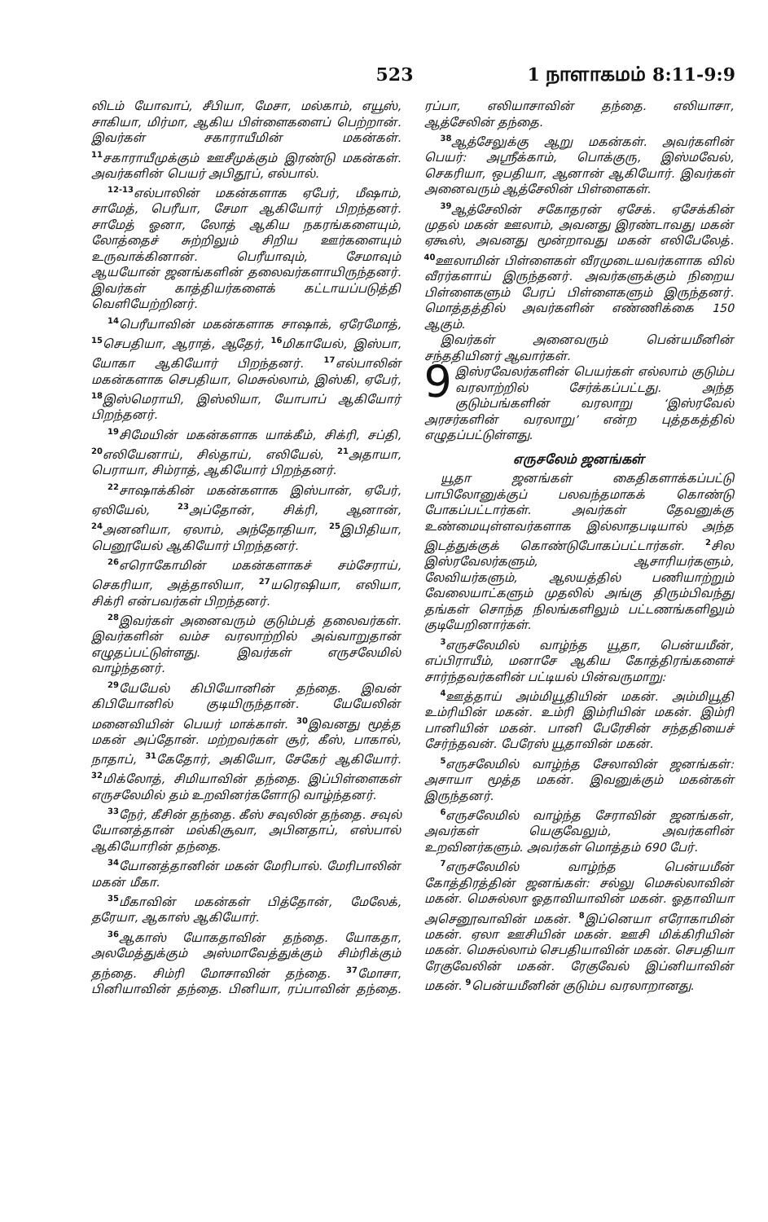523 1 நாளாகமம் 8:11-9:9
லிடம் யோவாப், சீபியா, மேசா, மல்காம், எயூஸ், சாகியா, மிர்மா, ஆகிய பிள்ளைகளைப் பெற்றான். இவர்கள் சகாராயீமின் மகன்கள். <sup>11</sup>சகாராயீமுக்கும் ஊசீமுக்கும் இரண்டு மகன்கள். அவர்களின் பெயர் அபிதூப், எல்பால்.
<sup>12-13</sup>எல்பாலின் மகன்களாக ஏபேர், மீஷாம், சாமேத், பெரீயா, சேமா ஆகியோர் பிறந்தனர். சாமேத் ஓனா, லோத் ஆகிய நகரங்களையும், லோத்தைச் சுற்றிலும் சிறிய ஊர்களையும் உருவாக்கினான். பெரீயாவும், சேமாவும் ஆயயோன் ஜனங்களின் தலைவர்களாயிருந்தனர். இவர்கள் காத்தியர்களைக் கட்டாயப்படுத்தி வெளியேற்றினர்.
<sup>14</sup> பெரீயாவின் மகன்களாக சாஷாக், ஏரேமோத், <sup>15</sup>செபதியா, ஆராத், ஆதேர், <sup>16</sup>மிகாயேல், இஸ்பா, யோகா ஆகியோர் பிறந்தனர். <sup>17</sup>எல்பாலின் மகன்களாக செபதியா, மெசுல்லாம், இஸ்கி, ஏபேர், <sup>18</sup>இஸ்மெராயி, இஸ்லியா, யோபாப் ஆகியோர் பிறந்தனர்.
<sup>19</sup> சிமேயின் மகன்களாக யாக்கீம், சிக்ரி, சப்தி, <sup>20</sup>எலியேனாய், சில்தாய், எலியேல், <sup>21</sup>அதாயா, பெராயா, சிம்ராத், ஆகியோர் பிறந்தனர்.
<sup>22</sup> சாஷாக்கின் மகன்களாக இஸ்பான், ஏபேர், ஏலியேல், <sup>23</sup>அப்தோன், சிக்ரி, ஆனான், <sup>24</sup>அனனியா, ஏலாம், அந்தோதியா, <sup>25</sup>இபிதியா, பெனூயேல் ஆகியோர் பிறந்தனர்.
<sup>26</sup> எரொகோமின் மகன்களாகச் சம்சேராய், செகரியா, அத்தாலியா, <sup>27</sup>யரெஷியா, எலியா, சிக்ரி என்பவர்கள் பிறந்தனர்.
<sup>28</sup> இவர்கள் அனைவரும் குடும்பத் தலைவர்கள். இவர்களின் வம்ச வரலாற்றில் அவ்வாறுதான் எழுதப்பட்டுள்ளது. இவர்கள் எருசலேமில் வாழ்ந்தனர்.
<sup>29</sup> யேயேல் கிபியோனின் தந்தை. இவன் கிபியோனில் குடியிருந்தான். யேயேலின் மனைவியின் பெயர் மாக்காள். <sup>30</sup>இவனது மூத்த மகன் அப்தோன். மற்றவர்கள் சூர், கீஸ், பாகால், நாதாப், <sup>31</sup>கேதோர், அகியோ, சேகேர் ஆகியோர். <sup>32</sup>மிக்லோத், சிமியாவின் தந்தை. இப்பிள்ளைகள் எருசலேமில் தம் உறவினர்களோடு வாழ்ந்தனர்.
<sup>33</sup> நேர், கீசின் தந்தை. கீஸ் சவுலின் தந்தை. சவுல் யோனத்தான் மல்கிசூவா, அபினதாப், எஸ்பால் ஆகியோரின் தந்தை.
<sup>34</sup> யோனத்தானின் மகன் மேரிபால். மேரிபாலின் மகன் மீகா.
<sup>35</sup> மீகாவின் மகன்கள் பித்தோன், மேலேக், தரேயா, ஆகாஸ் ஆகியோர்.
<sup>36</sup> ஆகாஸ் யோகதாவின் தந்தை. யோகதா, அலமேத்துக்கும் அஸ்மாவேத்துக்கும் சிம்ரிக்கும் தந்தை. சிம்ரி மோசாவின் தந்தை. <sup>37</sup>மோசா, பினியாவின் தந்தை. பினியா, ரப்பாவின் தந்தை. ரப்பா, எலியாசாவின் தந்தை. எலியாசா, ஆத்சேலின் தந்தை.
<sup>38</sup> ஆத்சேலுக்கு ஆறு மகன்கள். அவர்களின் பெயர்: அஸ்ரீக்காம், பொக்குரு, இஸ்மவேல், செகரியா, ஒபதியா, ஆனான் ஆகியோர். இவர்கள் அனைவரும் ஆத்சேலின் பிள்ளைகள்.
<sup>39</sup> ஆத்சேலின் சகோதரன் ஏசேக். ஏசேக்கின் முதல் மகன் ஊலாம், அவனது இரண்டாவது மகன் ஏகூஸ், அவனது மூன்றாவது மகன் எலிபேலேத். <sup>40</sup>ஊலாமின் பிள்ளைகள் வீரமுடையவர்களாக வில் வீரர்களாய் இருந்தனர். அவர்களுக்கும் நிறைய பிள்ளைகளும் பேரப் பிள்ளைகளும் இருந்தனர். மொத்தத்தில் அவர்களின் எண்ணிக்கை 150 ஆகும்.
இவர்கள் அனைவரும் பென்யமீனின் சந்ததியினர் ஆவார்கள்.
9 இஸ்ரவேலர்களின் பெயர்கள் எல்லாம் குடும்ப வரலாற்றில் சேர்க்கப்பட்டது. அந்த குடும்பங்களின் வரலாறு ‘இஸ்ரவேல் அரசர்களின் வரலாறு’ என்ற புத்தகத்தில் எழுதப்பட்டுள்ளது.
எருசலேம் ஜனங்கள்
யூதா ஜனங்கள் கைதிகளாக்கப்பட்டு பாபிலோனுக்குப் பலவந்தமாகக் கொண்டு போகப்பட்டார்கள். அவர்கள் தேவனுக்கு உண்மையுள்ளவர்களாக இல்லாதபடியால் அந்த இடத்துக்குக் கொண்டுபோகப்பட்டார்கள். <sup>2</sup>சில இஸ்ரவேலர்களும், ஆசாரியர்களும், லேவியர்களும், ஆலயத்தில் பணியாற்றும் வேலையாட்களும் முதலில் அங்கு திரும்பிவந்து தங்கள் சொந்த நிலங்களிலும் பட்டணங்களிலும் குடியேறினார்கள்.
<sup>3</sup> எருசலேமில் வாழ்ந்த யூதா, பென்யமீன், எப்பிராயீம், மனாசே ஆகிய கோத்திரங்களைச் சார்ந்தவர்களின் பட்டியல் பின்வருமாறு:
<sup>4</sup> ஊத்தாய் அம்மியூதியின் மகன். அம்மியூதி உம்ரியின் மகன். உம்ரி இம்ரியின் மகன். இம்ரி பானியின் மகன். பானி பேரேசின் சந்ததியைச் சேர்ந்தவன். பேரேஸ் யூதாவின் மகன்.
<sup>5</sup> எருசலேமில் வாழ்ந்த சேலாவின் ஜனங்கள்: அசாயா மூத்த மகன். இவனுக்கும் மகன்கள் இருந்தனர்.
<sup>6</sup> எருசலேமில் வாழ்ந்த சேராவின் ஜனங்கள், அவர்கள் யெகுவேலும், அவர்களின் உறவினர்களும். அவர்கள் மொத்தம் 690 பேர்.
<sup>7</sup> எருசலேமில் வாழ்ந்த பென்யமீன் கோத்திரத்தின் ஜனங்கள்: சல்லு மெசுல்லாவின் மகன். மெசுல்லா ஓதாவியாவின் மகன். ஓதாவியா அசெனூவாவின் மகன். <sup>8</sup>இப்னெயா எரோகாமின் மகன். ஏலா ஊசியின் மகன். ஊசி மிக்கிரியின் மகன். மெசுல்லாம் செபதியாவின் மகன். செபதியா ரேகுவேலின் மகன். ரேகுவேல் இப்னியாவின் மகன். <sup>9</sup>பென்யமீனின் குடும்ப வரலாறானது.